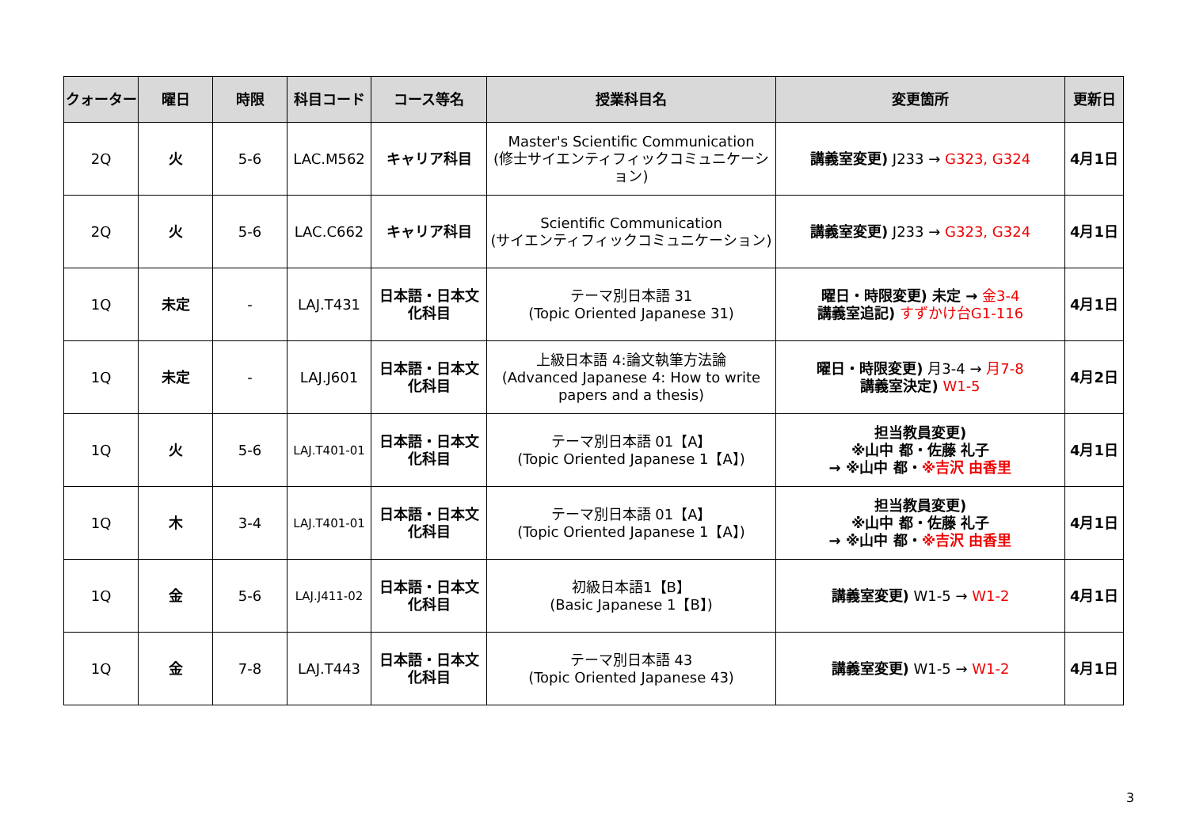| クォーター | 曜日 | 時限 | 科目コード | コース等名 | 授業科目名 | 変更箇所 | 更新日 |
| --- | --- | --- | --- | --- | --- | --- | --- |
| 2Q | 火 | 5-6 | LAC.M562 | キャリア科目 | Master's Scientific Communication (修士サイエンティフィックコミュニケーション) | 講義室変更) J233 → G323, G324 | 4月1日 |
| 2Q | 火 | 5-6 | LAC.C662 | キャリア科目 | Scientific Communication (サイエンティフィックコミュニケーション) | 講義室変更) J233 → G323, G324 | 4月1日 |
| 1Q | 未定 | - | LAJ.T431 | 日本語・日本文化科目 | テーマ別日本語 31 (Topic Oriented Japanese 31) | 曜日・時限変更) 未定 → 金3-4 講義室追記) すずかけ台G1-116 | 4月1日 |
| 1Q | 未定 | - | LAJ.J601 | 日本語・日本文化科目 | 上級日本語 4:論文執筆方法論 (Advanced Japanese 4: How to write papers and a thesis) | 曜日・時限変更) 月3-4 → 月7-8 講義室決定) W1-5 | 4月2日 |
| 1Q | 火 | 5-6 | LAJ.T401-01 | 日本語・日本文化科目 | テーマ別日本語 01【A】 (Topic Oriented Japanese 1【A】) | 担当教員変更) ※山中 都・佐藤 礼子 → ※山中 都・ ※吉沢 由香里 | 4月1日 |
| 1Q | 木 | 3-4 | LAJ.T401-01 | 日本語・日本文化科目 | テーマ別日本語 01【A】 (Topic Oriented Japanese 1【A】) | 担当教員変更) ※山中 都・佐藤 礼子 → ※山中 都・ ※吉沢 由香里 | 4月1日 |
| 1Q | 金 | 5-6 | LAJ.J411-02 | 日本語・日本文化科目 | 初級日本語1【B】 (Basic Japanese 1【B】) | 講義室変更) W1-5 → W1-2 | 4月1日 |
| 1Q | 金 | 7-8 | LAJ.T443 | 日本語・日本文化科目 | テーマ別日本語 43 (Topic Oriented Japanese 43) | 講義室変更) W1-5 → W1-2 | 4月1日 |
3